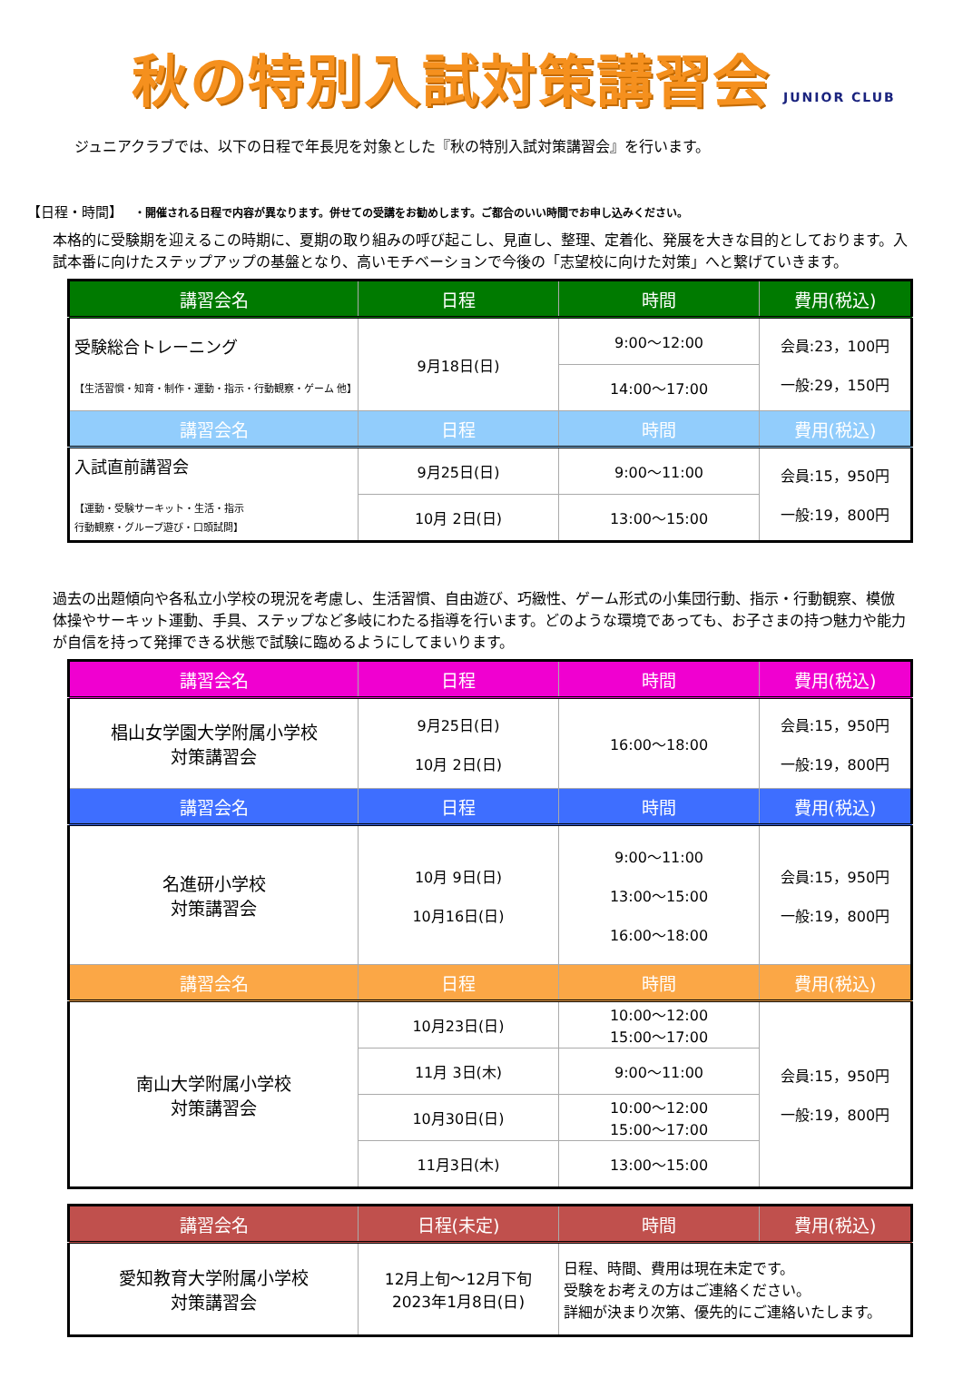秋の特別入試対策講習会 JUNIOR CLUB
ジュニアクラブでは、以下の日程で年長児を対象とした『秋の特別入試対策講習会』を行います。
【日程・時間】 ・開催される日程で内容が異なります。併せての受講をお勧めします。ご都合のいい時間でお申し込みください。
本格的に受験期を迎えるこの時期に、夏期の取り組みの呼び起こし、見直し、整理、定着化、発展を大きな目的としております。入試本番に向けたステップアップの基盤となり、高いモチベーションで今後の「志望校に向けた対策」へと繋げていきます。
| 講習会名 | 日程 | 時間 | 費用(税込) |
| --- | --- | --- | --- |
| 受験総合トレーニング 【生活習慣・知育・制作・運動・指示・行動観察・ゲーム 他】 | 9月18日(日) | 9:00～12:00 | 会員:23，100円 一般:29，150円 |
| | | 14:00～17:00 | |
| 講習会名 | 日程 | 時間 | 費用(税込) |
| 入試直前講習会 【運動・受験サーキット・生活・指示 行動観察・グループ遊び・口頭試問】 | 9月25日(日) | 9:00～11:00 | 会員:15，950円 一般:19，800円 |
| | 10月 2日(日) | 13:00～15:00 | |
過去の出題傾向や各私立小学校の現況を考慮し、生活習慣、自由遊び、巧緻性、ゲーム形式の小集団行動、指示・行動観察、模倣体操やサーキット運動、手具、ステップなど多岐にわたる指導を行います。どのような環境であっても、お子さまの持つ魅力や能力が自信を持って発揮できる状態で試験に臨めるようにしてまいります。
| 講習会名 | 日程 | 時間 | 費用(税込) |
| --- | --- | --- | --- |
| 椙山女学園大学附属小学校 対策講習会 | 9月25日(日) 10月 2日(日) | 16:00～18:00 | 会員:15，950円 一般:19，800円 |
| 講習会名 | 日程 | 時間 | 費用(税込) |
| 名進研小学校 対策講習会 | 10月 9日(日) 10月16日(日) | 9:00～11:00 13:00～15:00 16:00～18:00 | 会員:15，950円 一般:19，800円 |
| 講習会名 | 日程 | 時間 | 費用(税込) |
| 南山大学附属小学校 対策講習会 | 10月23日(日) | 10:00～12:00 15:00～17:00 | 会員:15，950円 一般:19，800円 |
| | 11月 3日(木) | 9:00～11:00 | |
| | 10月30日(日) | 10:00～12:00 15:00～17:00 | |
| | 11月3日(木) | 13:00～15:00 | |
| 講習会名 | 日程(未定) | 時間 | 費用(税込) |
| --- | --- | --- | --- |
| 愛知教育大学附属小学校 対策講習会 | 12月上旬～12月下旬 2023年1月8日(日) | 日程、時間、費用は現在未定です。 受験をお考えの方はご連絡ください。 詳細が決まり次第、優先的にご連絡いたします。 | |